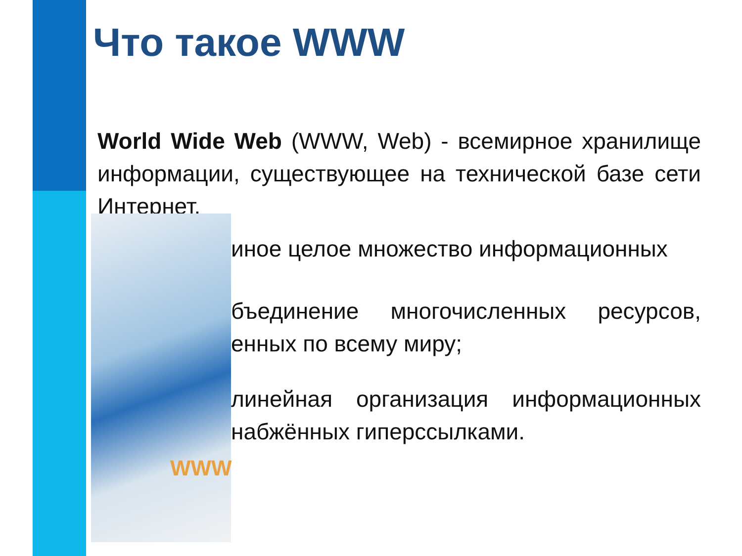Что такое WWW
World Wide Web (WWW, Web) - всемирное хранилище информации, существующее на технической базе сети Интернет.
иное целое множество информационных
бъединение многочисленных ресурсов, енных по всему миру;
линейная организация информационных набжённых гиперссылками.
WWW